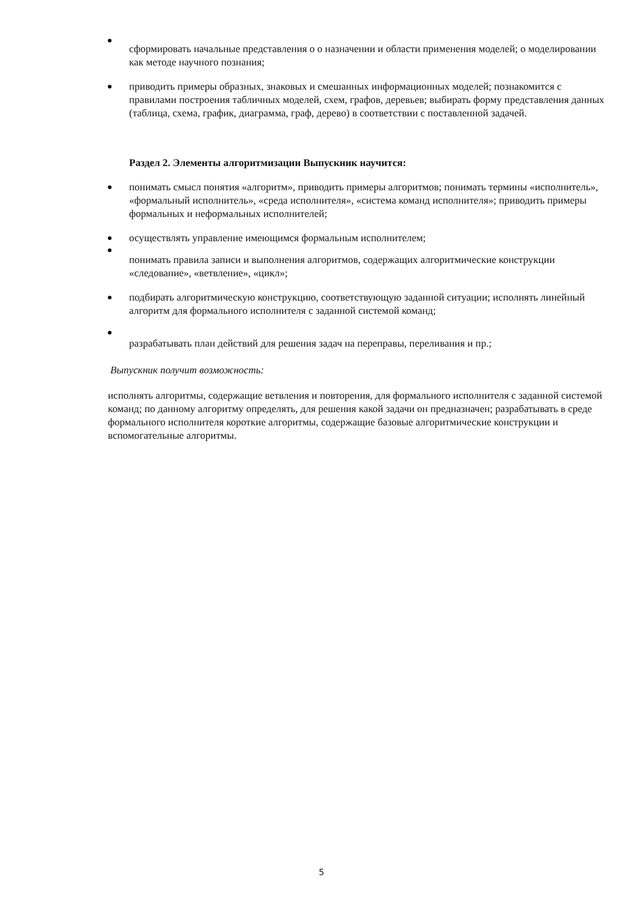сформировать начальные представления о о назначении и области применения моделей; о моделировании как методе научного познания;
приводить примеры образных, знаковых и смешанных информационных моделей; познакомится с правилами построения табличных моделей, схем, графов, деревьев; выбирать форму представления данных (таблица, схема, график, диаграмма, граф, дерево) в соответствии с поставленной задачей.
Раздел 2. Элементы алгоритмизации Выпускник научится:
понимать смысл понятия «алгоритм», приводить примеры алгоритмов; понимать термины «исполнитель», «формальный исполнитель», «среда исполнителя», «система команд исполнителя»; приводить примеры формальных и неформальных исполнителей;
осуществлять управление имеющимся формальным исполнителем;
понимать правила записи и выполнения алгоритмов, содержащих алгоритмические конструкции «следование», «ветвление», «цикл»;
подбирать алгоритмическую конструкцию, соответствующую заданной ситуации; исполнять линейный алгоритм для формального исполнителя с заданной системой команд;
разрабатывать план действий для решения задач на переправы, переливания и пр.;
Выпускник получит возможность:
исполнять алгоритмы, содержащие ветвления и повторения, для формального исполнителя с заданной системой команд; по данному алгоритму определять, для решения какой задачи он предназначен; разрабатывать в среде формального исполнителя короткие алгоритмы, содержащие базовые алгоритмические конструкции и вспомогательные алгоритмы.
5